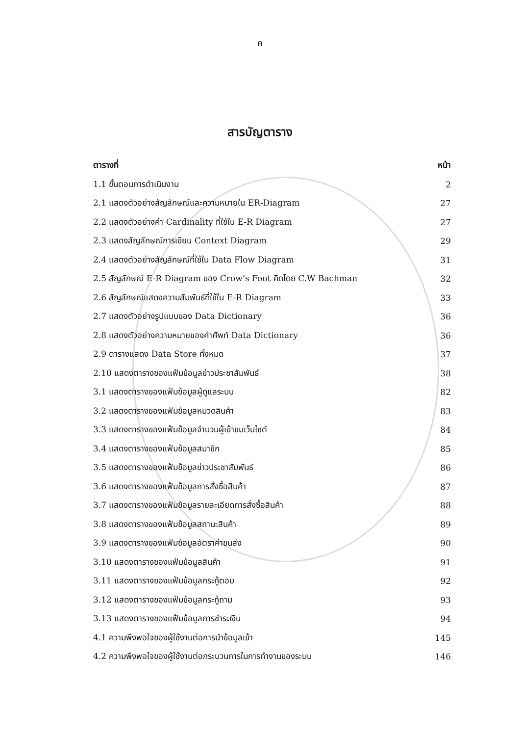ค
สารบัญตาราง
| ตารางที่ | หน้า |
| --- | --- |
| 1.1 ขั้นตอนการดำเนินงาน | 2 |
| 2.1 แสดงตัวอย่างสัญลักษณ์และความหมายใน ER-Diagram | 27 |
| 2.2 แสดงตัวอย่างค่า Cardinality ที่ใช้ใน E-R Diagram | 27 |
| 2.3 แสดงสัญลักษณ์การเขียน Context Diagram | 29 |
| 2.4 แสดงตัวอย่างสัญลักษณ์ที่ใช้ใน Data Flow Diagram | 31 |
| 2.5 สัญลักษณ์ E-R Diagram ของ Crow’s Foot คิดโดย C.W Bachman | 32 |
| 2.6 สัญลักษณ์แสดงความสัมพันธ์ที่ใช้ใน E-R Diagram | 33 |
| 2.7 แสดงตัวอย่างรูปแบบของ Data Dictionary | 36 |
| 2.8 แสดงตัวอย่างความหมายของคำศัพท์ Data Dictionary | 36 |
| 2.9 ตารางแสดง Data Store ทั้งหมด | 37 |
| 2.10 แสดงตารางของแฟ้มข้อมูลข่าวประชาสัมพันธ์ | 38 |
| 3.1 แสดงตารางของแฟ้มข้อมูลผู้ดูแลระบบ | 82 |
| 3.2 แสดงตารางของแฟ้มข้อมูลหมวดสินค้า | 83 |
| 3.3 แสดงตารางของแฟ้มข้อมูลจำนวนผู้เข้าชมเว็บไซต์ | 84 |
| 3.4 แสดงตารางของแฟ้มข้อมูลสมาชิก | 85 |
| 3.5 แสดงตารางของแฟ้มข้อมูลข่าวประชาสัมพันธ์ | 86 |
| 3.6 แสดงตารางของแฟ้มข้อมูลการสั่งซื้อสินค้า | 87 |
| 3.7 แสดงตารางของแฟ้มข้อมูลรายละเอียดการสั่งซื้อสินค้า | 88 |
| 3.8 แสดงตารางของแฟ้มข้อมูลสถานะสินค้า | 89 |
| 3.9 แสดงตารางของแฟ้มข้อมูลอัตราค่าขนส่ง | 90 |
| 3.10 แสดงตารางของแฟ้มข้อมูลสินค้า | 91 |
| 3.11 แสดงตารางของแฟ้มข้อมูลกระทู้ตอบ | 92 |
| 3.12 แสดงตารางของแฟ้มข้อมูลกระทู้ถาม | 93 |
| 3.13 แสดงตารางของแฟ้มข้อมูลการชำระเงิน | 94 |
| 4.1 ความพึงพอใจของผู้ใช้งานต่อการนำข้อมูลเข้า | 145 |
| 4.2 ความพึงพอใจของผู้ใช้งานต่อกระบวนการในการทำงานของระบบ | 146 |